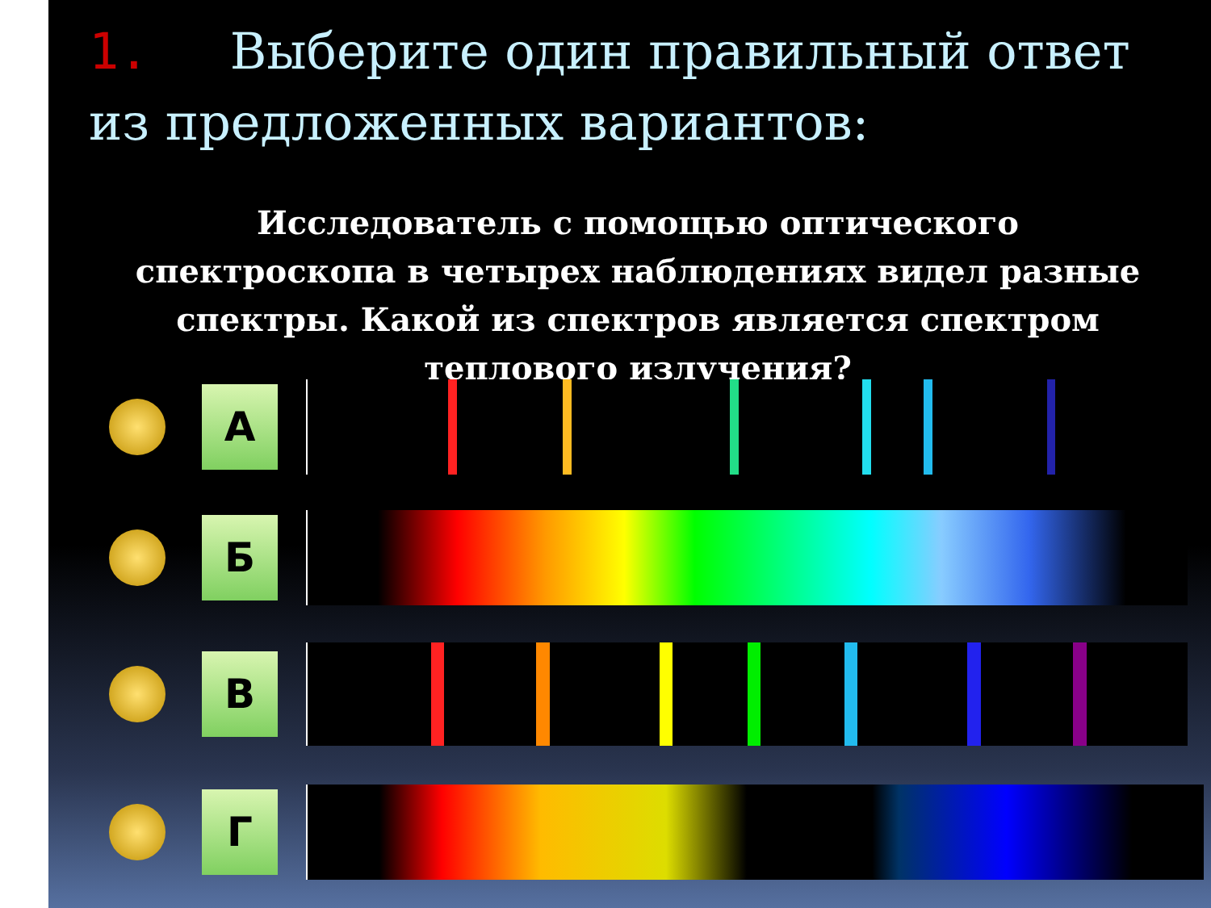1. Выберите один правильный ответ
из предложенных вариантов:
Исследователь с помощью оптического спектроскопа в четырех наблюдениях видел разные спектры. Какой из спектров является спектром теплового излучения?
А
Б
В
Г